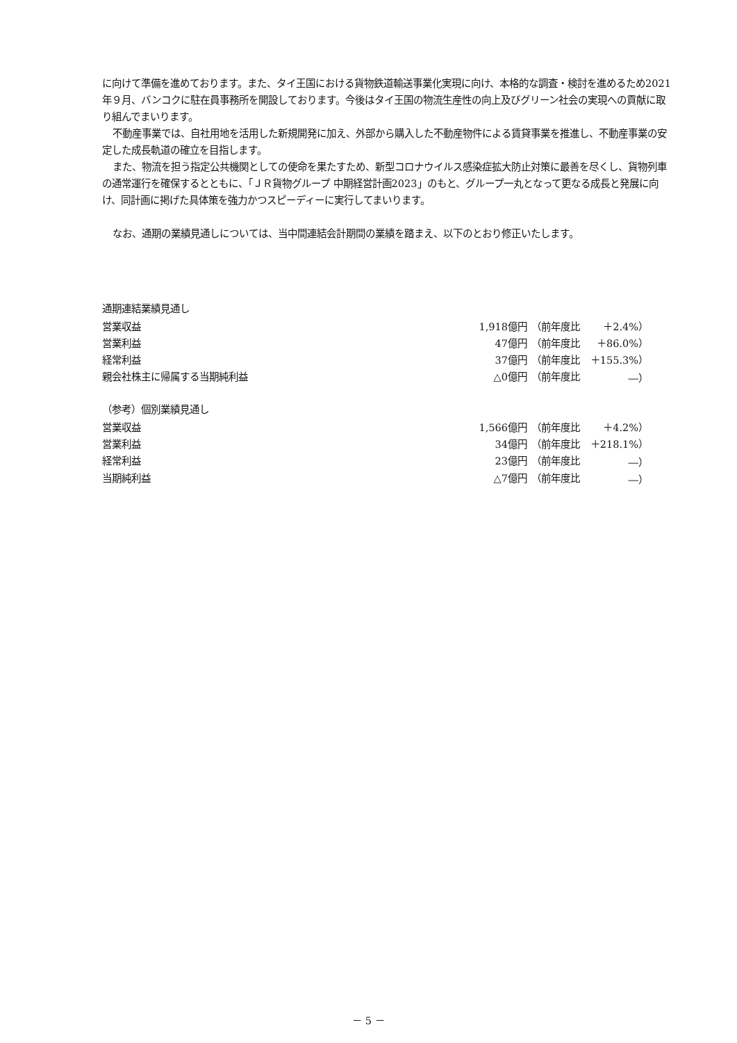に向けて準備を進めております。また、タイ王国における貨物鉄道輸送事業化実現に向け、本格的な調査・検討を進めるため2021年９月、バンコクに駐在員事務所を開設しております。今後はタイ王国の物流生産性の向上及びグリーン社会の実現への貢献に取り組んでまいります。
不動産事業では、自社用地を活用した新規開発に加え、外部から購入した不動産物件による賃貸事業を推進し、不動産事業の安定した成長軌道の確立を目指します。
また、物流を担う指定公共機関としての使命を果たすため、新型コロナウイルス感染症拡大防止対策に最善を尽くし、貨物列車の通常運行を確保するとともに、「ＪＲ貨物グループ 中期経営計画2023」のもと、グループ一丸となって更なる成長と発展に向け、同計画に掲げた具体策を強力かつスピーディーに実行してまいります。
なお、通期の業績見通しについては、当中間連結会計期間の業績を踏まえ、以下のとおり修正いたします。
通期連結業績見通し
| 営業収益 | 1,918億円 | （前年度比 | ＋2.4%） |
| 営業利益 | 47億円 | （前年度比 | ＋86.0%） |
| 経常利益 | 37億円 | （前年度比 | ＋155.3%） |
| 親会社株主に帰属する当期純利益 | △0億円 | （前年度比 | ―） |
（参考）個別業績見通し
| 営業収益 | 1,566億円 | （前年度比 | ＋4.2%） |
| 営業利益 | 34億円 | （前年度比 | ＋218.1%） |
| 経常利益 | 23億円 | （前年度比 | ―） |
| 当期純利益 | △7億円 | （前年度比 | ―） |
－ 5 －